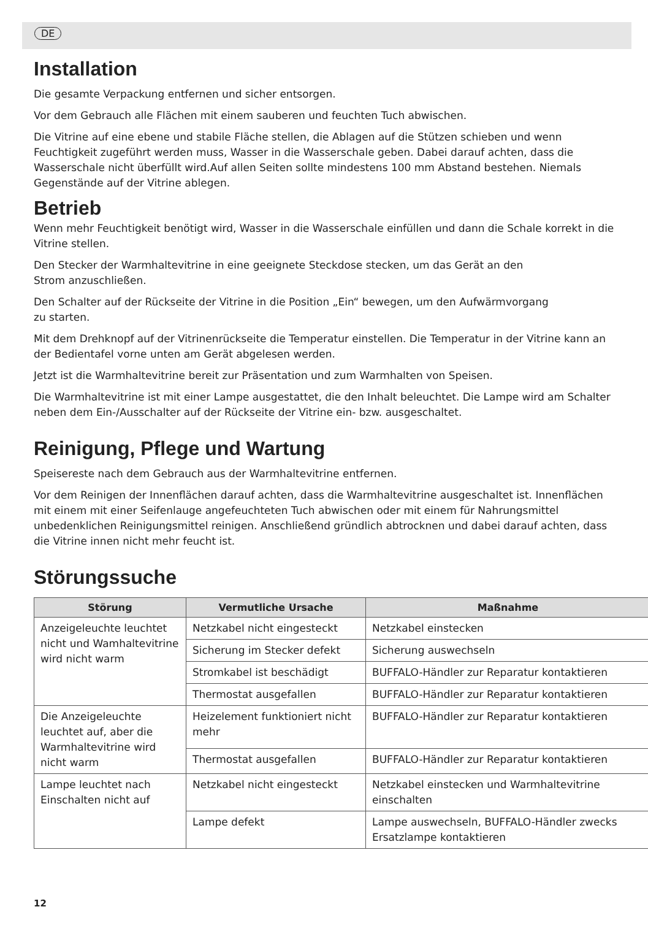DE
Installation
Die gesamte Verpackung entfernen und sicher entsorgen.
Vor dem Gebrauch alle Flächen mit einem sauberen und feuchten Tuch abwischen.
Die Vitrine auf eine ebene und stabile Fläche stellen, die Ablagen auf die Stützen schieben und wenn Feuchtigkeit zugeführt werden muss, Wasser in die Wasserschale geben. Dabei darauf achten, dass die Wasserschale nicht überfüllt wird.Auf allen Seiten sollte mindestens 100 mm Abstand bestehen. Niemals Gegenstände auf der Vitrine ablegen.
Betrieb
Wenn mehr Feuchtigkeit benötigt wird, Wasser in die Wasserschale einfüllen und dann die Schale korrekt in die Vitrine stellen.
Den Stecker der Warmhaltevitrine in eine geeignete Steckdose stecken, um das Gerät an den
Strom anzuschließen.
Den Schalter auf der Rückseite der Vitrine in die Position „Ein“ bewegen, um den Aufwärmvorgang
zu starten.
Mit dem Drehknopf auf der Vitrinenrückseite die Temperatur einstellen. Die Temperatur in der Vitrine kann an der Bedientafel vorne unten am Gerät abgelesen werden.
Jetzt ist die Warmhaltevitrine bereit zur Präsentation und zum Warmhalten von Speisen.
Die Warmhaltevitrine ist mit einer Lampe ausgestattet, die den Inhalt beleuchtet. Die Lampe wird am Schalter neben dem Ein-/Ausschalter auf der Rückseite der Vitrine ein- bzw. ausgeschaltet.
Reinigung, Pflege und Wartung
Speisereste nach dem Gebrauch aus der Warmhaltevitrine entfernen.
Vor dem Reinigen der Innenflächen darauf achten, dass die Warmhaltevitrine ausgeschaltet ist. Innenflächen mit einem mit einer Seifenlauge angefeuchteten Tuch abwischen oder mit einem für Nahrungsmittel unbedenklichen Reinigungsmittel reinigen. Anschließend gründlich abtrocknen und dabei darauf achten, dass die Vitrine innen nicht mehr feucht ist.
Störungssuche
| Störung | Vermutliche Ursache | Maßnahme |
| --- | --- | --- |
| Anzeigeleuchte leuchtet nicht und Wamhaltevitrine wird nicht warm | Netzkabel nicht eingesteckt | Netzkabel einstecken |
| | Sicherung im Stecker defekt | Sicherung auswechseln |
| | Stromkabel ist beschädigt | BUFFALO-Händler zur Reparatur kontaktieren |
| | Thermostat ausgefallen | BUFFALO-Händler zur Reparatur kontaktieren |
| Die Anzeigeleuchte leuchtet auf, aber die Warmhaltevitrine wird nicht warm | Heizelement funktioniert nicht mehr | BUFFALO-Händler zur Reparatur kontaktieren |
| | Thermostat ausgefallen | BUFFALO-Händler zur Reparatur kontaktieren |
| Lampe leuchtet nach Einschalten nicht auf | Netzkabel nicht eingesteckt | Netzkabel einstecken und Warmhaltevitrine einschalten |
| | Lampe defekt | Lampe auswechseln, BUFFALO-Händler zwecks Ersatzlampe kontaktieren |
12